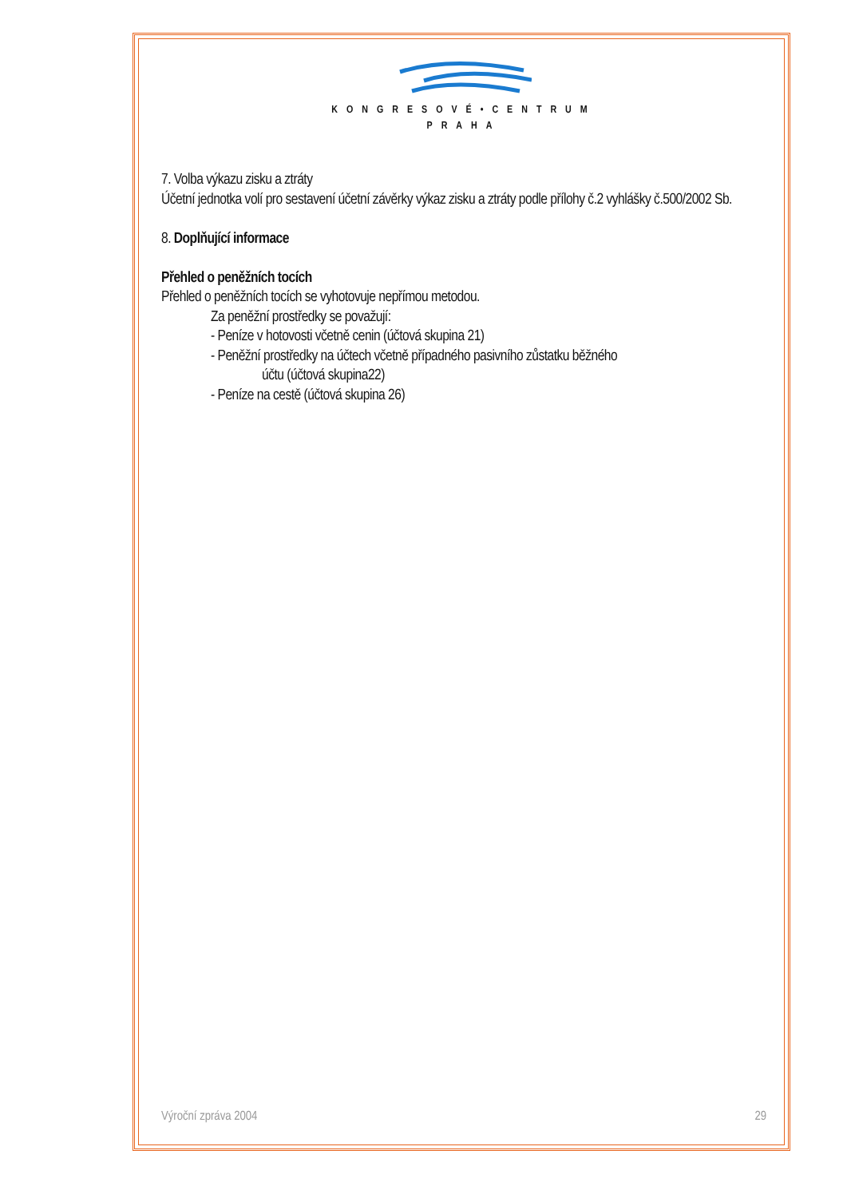KONGRESOVÉ•CENTRUM
PRAHA
7. Volba výkazu zisku a ztráty
Účetní jednotka volí pro sestavení účetní závěrky výkaz zisku a ztráty podle přílohy č.2 vyhlášky č.500/2002 Sb.
8. Doplňující informace
Přehled o peněžních tocích
Přehled o peněžních tocích se vyhotovuje nepřímou metodou.
Za peněžní prostředky se považují:
- Peníze v hotovosti včetně cenin (účtová skupina 21)
- Peněžní prostředky na účtech včetně případného pasivního zůstatku běžného
účtu (účtová skupina22)
- Peníze na cestě (účtová skupina 26)
Výroční zpráva 2004 29